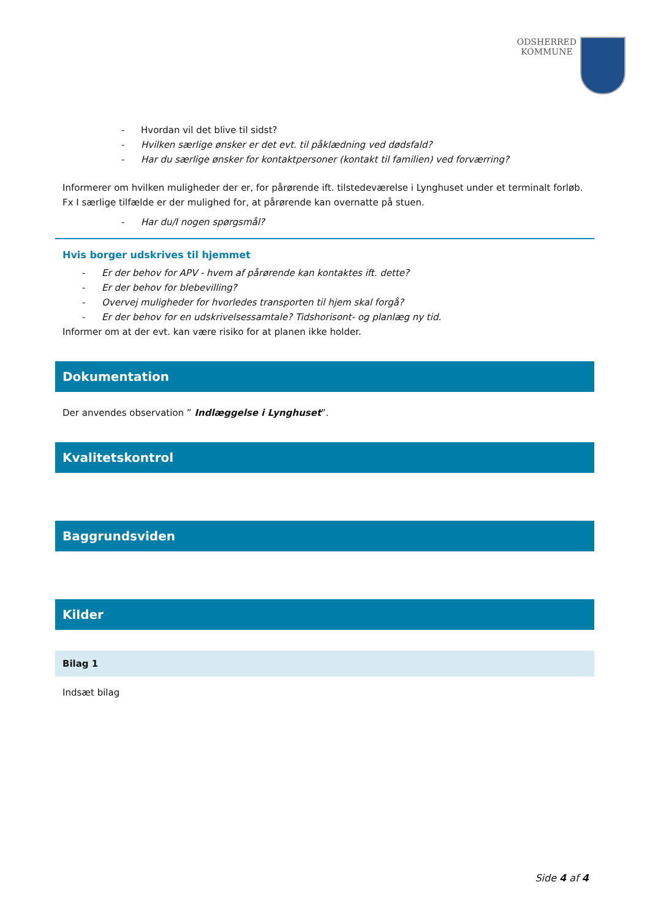ODSHERRED
KOMMUNE
- Hvordan vil det blive til sidst?
- Hvilken særlige ønsker er det evt. til påklædning ved dødsfald?
- Har du særlige ønsker for kontaktpersoner (kontakt til familien) ved forværring?
Informerer om hvilken muligheder der er, for pårørende ift. tilstedeværelse i Lynghuset under et terminalt forløb. Fx I særlige tilfælde er der mulighed for, at pårørende kan overnatte på stuen.
- Har du/I nogen spørgsmål?
Hvis borger udskrives til hjemmet
- Er der behov for APV - hvem af pårørende kan kontaktes ift. dette?
- Er der behov for blebevilling?
- Overvej muligheder for hvorledes transporten til hjem skal forgå?
- Er der behov for en udskrivelsessamtale? Tidshorisont- og planlæg ny tid.
Informer om at der evt. kan være risiko for at planen ikke holder.
Dokumentation
Der anvendes observation ” Indlæggelse i Lynghuset”.
Kvalitetskontrol
Baggrundsviden
Kilder
Bilag 1
Indsæt bilag
Side 4 af 4